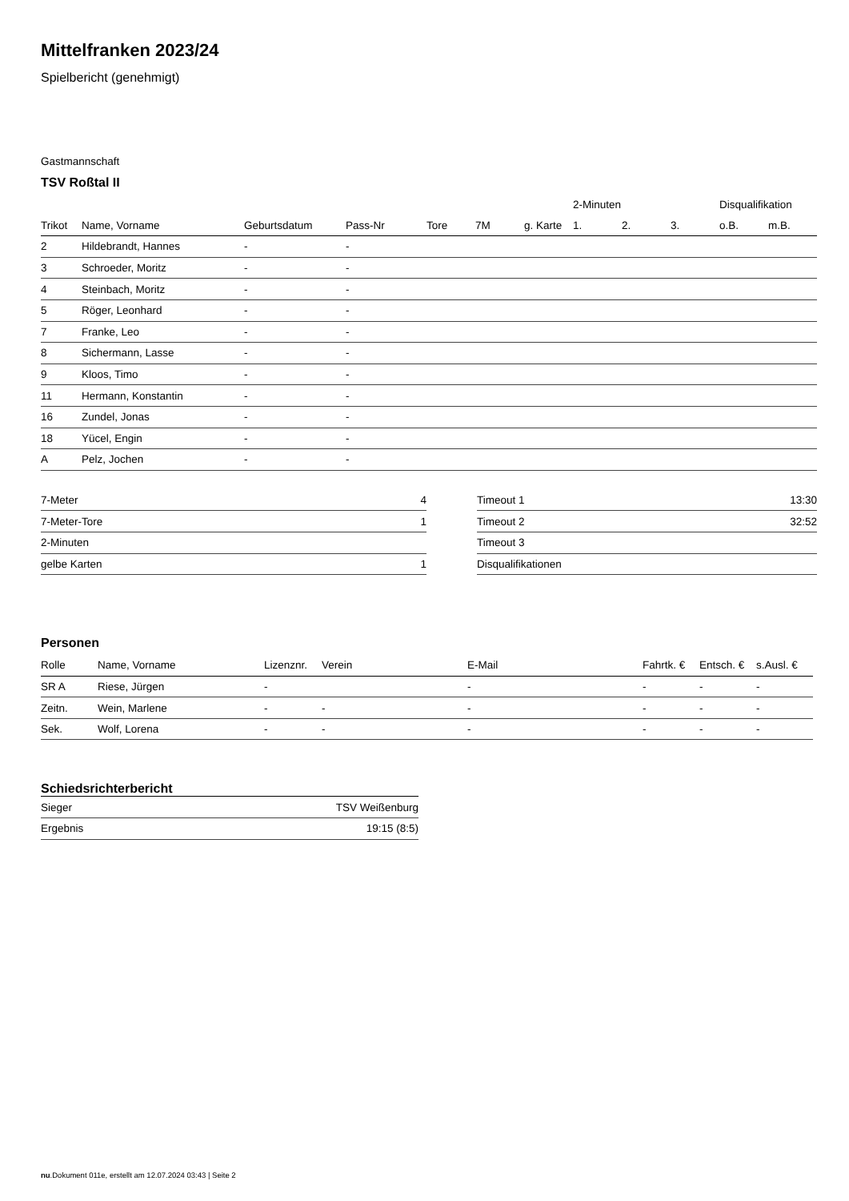Mittelfranken 2023/24
Spielbericht (genehmigt)
Gastmannschaft
TSV Roßtal II
| | | | | | | | 2-Minuten | | | Disqualifikation | |
| --- | --- | --- | --- | --- | --- | --- | --- | --- | --- | --- | --- |
| Trikot | Name, Vorname | Geburtsdatum | Pass-Nr | Tore | 7M | g. Karte | 1. | 2. | 3. | o.B. | m.B. |
| 2 | Hildebrandt, Hannes | - | - | | | | | | | | |
| 3 | Schroeder, Moritz | - | - | | | | | | | | |
| 4 | Steinbach, Moritz | - | - | | | | | | | | |
| 5 | Röger, Leonhard | - | - | | | | | | | | |
| 7 | Franke, Leo | - | - | | | | | | | | |
| 8 | Sichermann, Lasse | - | - | | | | | | | | |
| 9 | Kloos, Timo | - | - | | | | | | | | |
| 11 | Hermann, Konstantin | - | - | | | | | | | | |
| 16 | Zundel, Jonas | - | - | | | | | | | | |
| 18 | Yücel, Engin | - | - | | | | | | | | |
| A | Pelz, Jochen | - | - | | | | | | | | |
| 7-Meter | 4 |
| 7-Meter-Tore | 1 |
| 2-Minuten | |
| gelbe Karten | 1 |
| Timeout 1 | 13:30 |
| Timeout 2 | 32:52 |
| Timeout 3 | |
| Disqualifikationen | |
Personen
| Rolle | Name, Vorname | Lizenznr. | Verein | E-Mail | Fahrtk. € | Entsch. € | s.Ausl. € |
| --- | --- | --- | --- | --- | --- | --- | --- |
| SR A | Riese, Jürgen | - | | - | - | - | - |
| Zeitn. | Wein, Marlene | - | - | - | - | - | - |
| Sek. | Wolf, Lorena | - | - | - | - | - | - |
Schiedsrichterbericht
| Sieger | TSV Weißenburg |
| Ergebnis | 19:15 (8:5) |
nu.Dokument 011e, erstellt am 12.07.2024 03:43 | Seite 2